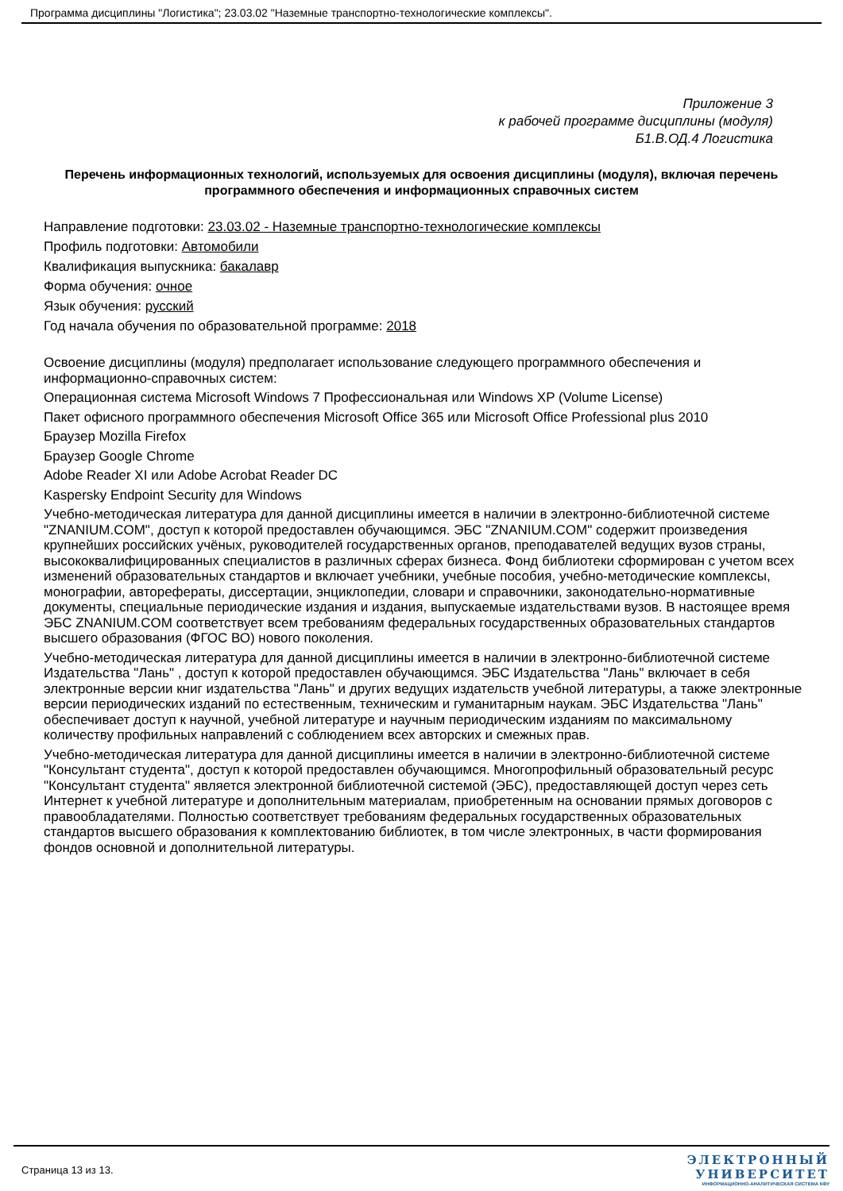Программа дисциплины "Логистика"; 23.03.02 "Наземные транспортно-технологические комплексы".
Приложение 3
к рабочей программе дисциплины (модуля)
Б1.В.ОД.4 Логистика
Перечень информационных технологий, используемых для освоения дисциплины (модуля), включая перечень программного обеспечения и информационных справочных систем
Направление подготовки: 23.03.02 - Наземные транспортно-технологические комплексы
Профиль подготовки: Автомобили
Квалификация выпускника: бакалавр
Форма обучения: очное
Язык обучения: русский
Год начала обучения по образовательной программе: 2018
Освоение дисциплины (модуля) предполагает использование следующего программного обеспечения и информационно-справочных систем:
Операционная система Microsoft Windows 7 Профессиональная или Windows XP (Volume License)
Пакет офисного программного обеспечения Microsoft Office 365 или Microsoft Office Professional plus 2010
Браузер Mozilla Firefox
Браузер Google Chrome
Adobe Reader XI или Adobe Acrobat Reader DC
Kaspersky Endpoint Security для Windows
Учебно-методическая литература для данной дисциплины имеется в наличии в электронно-библиотечной системе "ZNANIUM.COM", доступ к которой предоставлен обучающимся. ЭБС "ZNANIUM.COM" содержит произведения крупнейших российских учёных, руководителей государственных органов, преподавателей ведущих вузов страны, высококвалифицированных специалистов в различных сферах бизнеса. Фонд библиотеки сформирован с учетом всех изменений образовательных стандартов и включает учебники, учебные пособия, учебно-методические комплексы, монографии, авторефераты, диссертации, энциклопедии, словари и справочники, законодательно-нормативные документы, специальные периодические издания и издания, выпускаемые издательствами вузов. В настоящее время ЭБС ZNANIUM.COM соответствует всем требованиям федеральных государственных образовательных стандартов высшего образования (ФГОС ВО) нового поколения.
Учебно-методическая литература для данной дисциплины имеется в наличии в электронно-библиотечной системе Издательства "Лань" , доступ к которой предоставлен обучающимся. ЭБС Издательства "Лань" включает в себя электронные версии книг издательства "Лань" и других ведущих издательств учебной литературы, а также электронные версии периодических изданий по естественным, техническим и гуманитарным наукам. ЭБС Издательства "Лань" обеспечивает доступ к научной, учебной литературе и научным периодическим изданиям по максимальному количеству профильных направлений с соблюдением всех авторских и смежных прав.
Учебно-методическая литература для данной дисциплины имеется в наличии в электронно-библиотечной системе "Консультант студента", доступ к которой предоставлен обучающимся. Многопрофильный образовательный ресурс "Консультант студента" является электронной библиотечной системой (ЭБС), предоставляющей доступ через сеть Интернет к учебной литературе и дополнительным материалам, приобретенным на основании прямых договоров с правообладателями. Полностью соответствует требованиям федеральных государственных образовательных стандартов высшего образования к комплектованию библиотек, в том числе электронных, в части формирования фондов основной и дополнительной литературы.
Страница 13 из 13.
ЭЛЕКТРОННЫЙ
УНИВЕРСИТЕТ
ИНФОРМАЦИОННО-АНАЛИТИЧЕСКАЯ СИСТЕМА КФУ